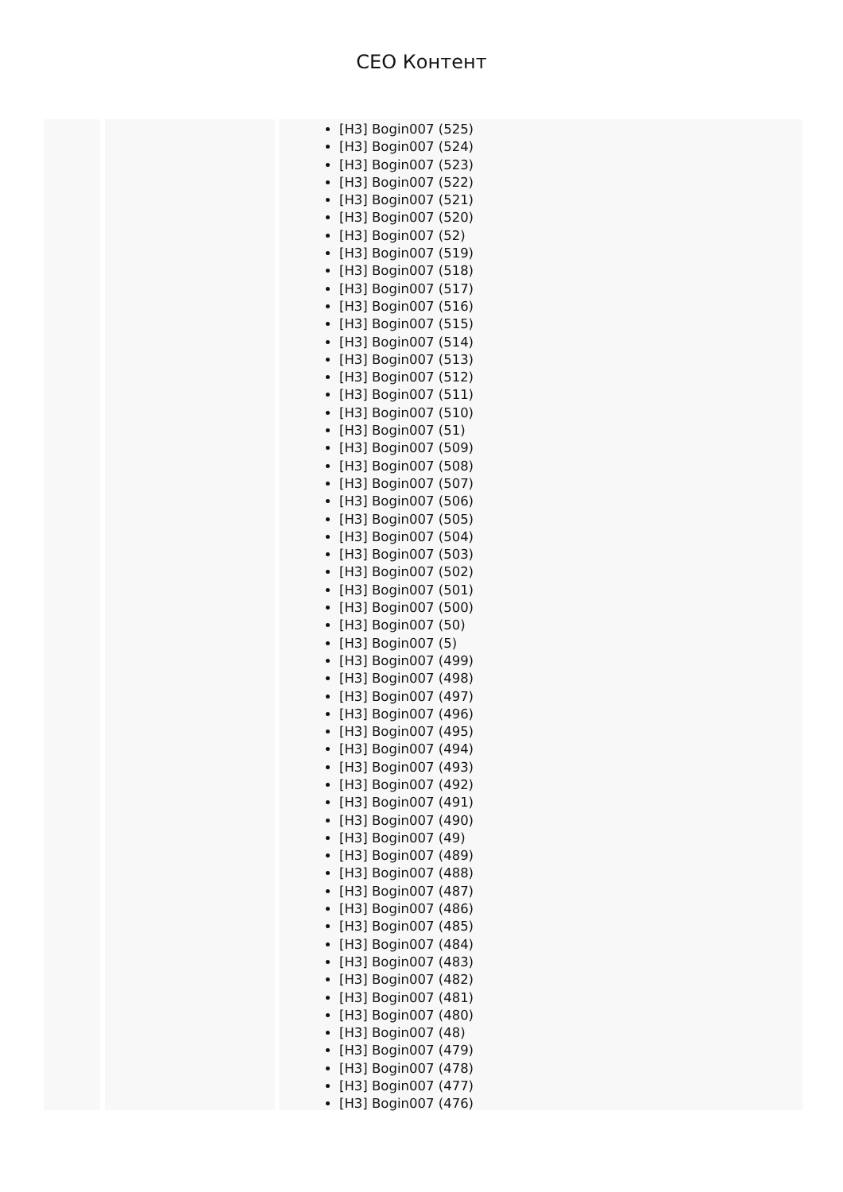CEO Контент
[H3] Bogin007 (525)
[H3] Bogin007 (524)
[H3] Bogin007 (523)
[H3] Bogin007 (522)
[H3] Bogin007 (521)
[H3] Bogin007 (520)
[H3] Bogin007 (52)
[H3] Bogin007 (519)
[H3] Bogin007 (518)
[H3] Bogin007 (517)
[H3] Bogin007 (516)
[H3] Bogin007 (515)
[H3] Bogin007 (514)
[H3] Bogin007 (513)
[H3] Bogin007 (512)
[H3] Bogin007 (511)
[H3] Bogin007 (510)
[H3] Bogin007 (51)
[H3] Bogin007 (509)
[H3] Bogin007 (508)
[H3] Bogin007 (507)
[H3] Bogin007 (506)
[H3] Bogin007 (505)
[H3] Bogin007 (504)
[H3] Bogin007 (503)
[H3] Bogin007 (502)
[H3] Bogin007 (501)
[H3] Bogin007 (500)
[H3] Bogin007 (50)
[H3] Bogin007 (5)
[H3] Bogin007 (499)
[H3] Bogin007 (498)
[H3] Bogin007 (497)
[H3] Bogin007 (496)
[H3] Bogin007 (495)
[H3] Bogin007 (494)
[H3] Bogin007 (493)
[H3] Bogin007 (492)
[H3] Bogin007 (491)
[H3] Bogin007 (490)
[H3] Bogin007 (49)
[H3] Bogin007 (489)
[H3] Bogin007 (488)
[H3] Bogin007 (487)
[H3] Bogin007 (486)
[H3] Bogin007 (485)
[H3] Bogin007 (484)
[H3] Bogin007 (483)
[H3] Bogin007 (482)
[H3] Bogin007 (481)
[H3] Bogin007 (480)
[H3] Bogin007 (48)
[H3] Bogin007 (479)
[H3] Bogin007 (478)
[H3] Bogin007 (477)
[H3] Bogin007 (476)